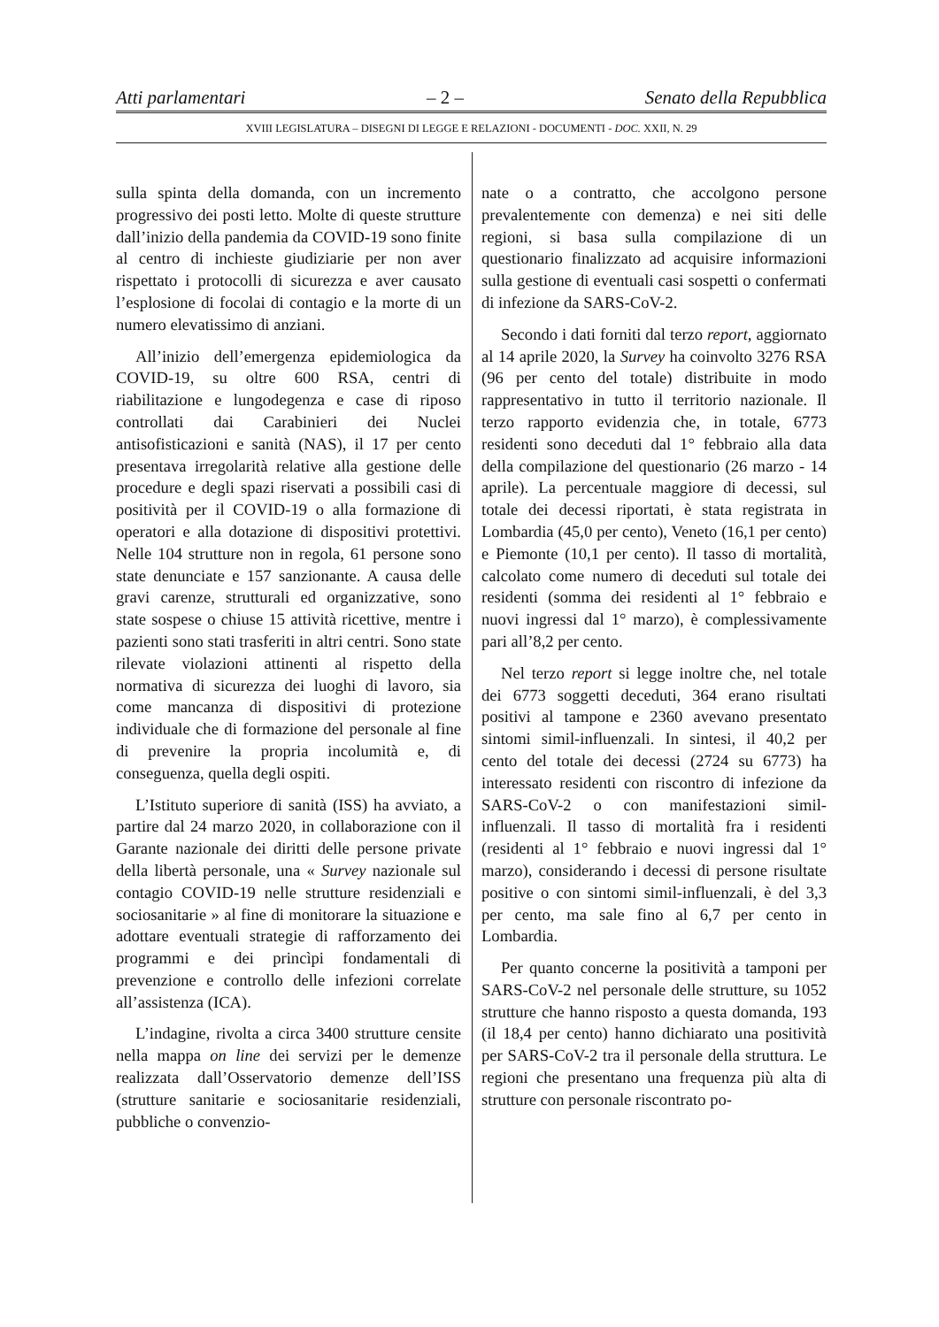Atti parlamentari – 2 – Senato della Repubblica
XVIII LEGISLATURA – DISEGNI DI LEGGE E RELAZIONI - DOCUMENTI - DOC. XXII, N. 29
sulla spinta della domanda, con un incremento progressivo dei posti letto. Molte di queste strutture dall’inizio della pandemia da COVID-19 sono finite al centro di inchieste giudiziarie per non aver rispettato i protocolli di sicurezza e aver causato l’esplosione di focolai di contagio e la morte di un numero elevatissimo di anziani.
All’inizio dell’emergenza epidemiologica da COVID-19, su oltre 600 RSA, centri di riabilitazione e lungodegenza e case di riposo controllati dai Carabinieri dei Nuclei antisofisticazioni e sanità (NAS), il 17 per cento presentava irregolarità relative alla gestione delle procedure e degli spazi riservati a possibili casi di positività per il COVID-19 o alla formazione di operatori e alla dotazione di dispositivi protettivi. Nelle 104 strutture non in regola, 61 persone sono state denunciate e 157 sanzionante. A causa delle gravi carenze, strutturali ed organizzative, sono state sospese o chiuse 15 attività ricettive, mentre i pazienti sono stati trasferiti in altri centri. Sono state rilevate violazioni attinenti al rispetto della normativa di sicurezza dei luoghi di lavoro, sia come mancanza di dispositivi di protezione individuale che di formazione del personale al fine di prevenire la propria incolumità e, di conseguenza, quella degli ospiti.
L’Istituto superiore di sanità (ISS) ha avviato, a partire dal 24 marzo 2020, in collaborazione con il Garante nazionale dei diritti delle persone private della libertà personale, una « Survey nazionale sul contagio COVID-19 nelle strutture residenziali e sociosanitarie » al fine di monitorare la situazione e adottare eventuali strategie di rafforzamento dei programmi e dei princìpi fondamentali di prevenzione e controllo delle infezioni correlate all’assistenza (ICA).
L’indagine, rivolta a circa 3400 strutture censite nella mappa on line dei servizi per le demenze realizzata dall’Osservatorio demenze dell’ISS (strutture sanitarie e sociosanitarie residenziali, pubbliche o convenzio-
nate o a contratto, che accolgono persone prevalentemente con demenza) e nei siti delle regioni, si basa sulla compilazione di un questionario finalizzato ad acquisire informazioni sulla gestione di eventuali casi sospetti o confermati di infezione da SARS-CoV-2.
Secondo i dati forniti dal terzo report, aggiornato al 14 aprile 2020, la Survey ha coinvolto 3276 RSA (96 per cento del totale) distribuite in modo rappresentativo in tutto il territorio nazionale. Il terzo rapporto evidenzia che, in totale, 6773 residenti sono deceduti dal 1° febbraio alla data della compilazione del questionario (26 marzo - 14 aprile). La percentuale maggiore di decessi, sul totale dei decessi riportati, è stata registrata in Lombardia (45,0 per cento), Veneto (16,1 per cento) e Piemonte (10,1 per cento). Il tasso di mortalità, calcolato come numero di deceduti sul totale dei residenti (somma dei residenti al 1° febbraio e nuovi ingressi dal 1° marzo), è complessivamente pari all’8,2 per cento.
Nel terzo report si legge inoltre che, nel totale dei 6773 soggetti deceduti, 364 erano risultati positivi al tampone e 2360 avevano presentato sintomi simil-influenzali. In sintesi, il 40,2 per cento del totale dei decessi (2724 su 6773) ha interessato residenti con riscontro di infezione da SARS-CoV-2 o con manifestazioni simil-influenzali. Il tasso di mortalità fra i residenti (residenti al 1° febbraio e nuovi ingressi dal 1° marzo), considerando i decessi di persone risultate positive o con sintomi simil-influenzali, è del 3,3 per cento, ma sale fino al 6,7 per cento in Lombardia.
Per quanto concerne la positività a tamponi per SARS-CoV-2 nel personale delle strutture, su 1052 strutture che hanno risposto a questa domanda, 193 (il 18,4 per cento) hanno dichiarato una positività per SARS-CoV-2 tra il personale della struttura. Le regioni che presentano una frequenza più alta di strutture con personale riscontrato po-